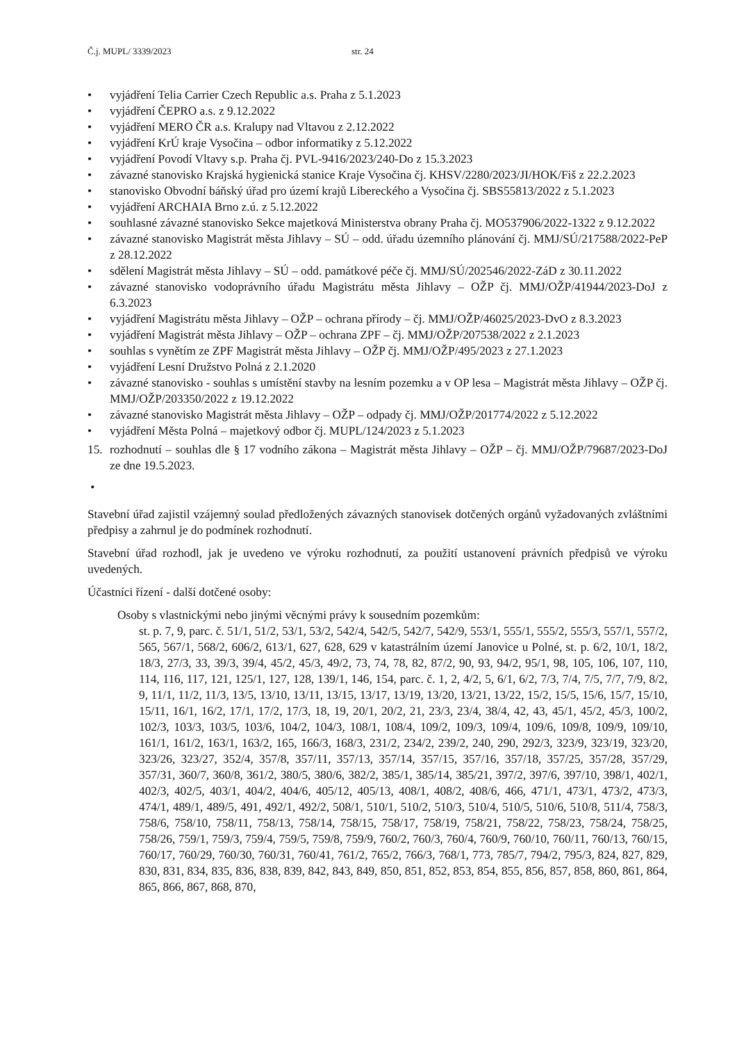Č.j. MUPL/ 3339/2023 str. 24
• vyjádření Telia Carrier Czech Republic a.s. Praha z 5.1.2023
• vyjádření ČEPRO a.s. z 9.12.2022
• vyjádření MERO ČR a.s. Kralupy nad Vltavou z 2.12.2022
• vyjádření KrÚ kraje Vysočina – odbor informatiky z 5.12.2022
• vyjádření Povodí Vltavy s.p. Praha čj. PVL-9416/2023/240-Do z 15.3.2023
• závazné stanovisko Krajská hygienická stanice Kraje Vysočina čj. KHSV/2280/2023/JI/HOK/Fiš z 22.2.2023
• stanovisko Obvodní báňský úřad pro území krajů Libereckého a Vysočina čj. SBS55813/2022 z 5.1.2023
• vyjádření ARCHAIA Brno z.ú. z 5.12.2022
• souhlasné závazné stanovisko Sekce majetková Ministerstva obrany Praha čj. MO537906/2022-1322 z 9.12.2022
• závazné stanovisko Magistrát města Jihlavy – SÚ – odd. úřadu územního plánování čj. MMJ/SÚ/217588/2022-PeP z 28.12.2022
• sdělení Magistrát města Jihlavy – SÚ – odd. památkové péče čj. MMJ/SÚ/202546/2022-ZáD z 30.11.2022
• závazné stanovisko vodoprávního úřadu Magistrátu města Jihlavy – OŽP čj. MMJ/OŽP/41944/2023-DoJ z 6.3.2023
• vyjádření Magistrátu města Jihlavy – OŽP – ochrana přírody – čj. MMJ/OŽP/46025/2023-DvO z 8.3.2023
• vyjádření Magistrát města Jihlavy – OŽP – ochrana ZPF – čj. MMJ/OŽP/207538/2022 z 2.1.2023
• souhlas s vynětím ze ZPF Magistrát města Jihlavy – OŽP čj. MMJ/OŽP/495/2023 z 27.1.2023
• vyjádření Lesní Družstvo Polná z 2.1.2020
• závazné stanovisko - souhlas s umístění stavby na lesním pozemku a v OP lesa – Magistrát města Jihlavy – OŽP čj. MMJ/OŽP/203350/2022 z 19.12.2022
• závazné stanovisko Magistrát města Jihlavy – OŽP – odpady čj. MMJ/OŽP/201774/2022 z 5.12.2022
• vyjádření Města Polná – majetkový odbor čj. MUPL/124/2023 z 5.1.2023
15. rozhodnutí – souhlas dle § 17 vodního zákona – Magistrát města Jihlavy – OŽP – čj. MMJ/OŽP/79687/2023-DoJ ze dne 19.5.2023.
•
Stavební úřad zajistil vzájemný soulad předložených závazných stanovisek dotčených orgánů vyžadovaných zvláštními předpisy a zahrnul je do podmínek rozhodnutí.
Stavební úřad rozhodl, jak je uvedeno ve výroku rozhodnutí, za použití ustanovení právních předpisů ve výroku uvedených.
Účastníci řízení - další dotčené osoby:
Osoby s vlastnickými nebo jinými věcnými právy k sousedním pozemkům:
st. p. 7, 9, parc. č. 51/1, 51/2, 53/1, 53/2, 542/4, 542/5, 542/7, 542/9, 553/1, 555/1, 555/2, 555/3, 557/1, 557/2, 565, 567/1, 568/2, 606/2, 613/1, 627, 628, 629 v katastrálním území Janovice u Polné, st. p. 6/2, 10/1, 18/2, 18/3, 27/3, 33, 39/3, 39/4, 45/2, 45/3, 49/2, 73, 74, 78, 82, 87/2, 90, 93, 94/2, 95/1, 98, 105, 106, 107, 110, 114, 116, 117, 121, 125/1, 127, 128, 139/1, 146, 154, parc. č. 1, 2, 4/2, 5, 6/1, 6/2, 7/3, 7/4, 7/5, 7/7, 7/9, 8/2, 9, 11/1, 11/2, 11/3, 13/5, 13/10, 13/11, 13/15, 13/17, 13/19, 13/20, 13/21, 13/22, 15/2, 15/5, 15/6, 15/7, 15/10, 15/11, 16/1, 16/2, 17/1, 17/2, 17/3, 18, 19, 20/1, 20/2, 21, 23/3, 23/4, 38/4, 42, 43, 45/1, 45/2, 45/3, 100/2, 102/3, 103/3, 103/5, 103/6, 104/2, 104/3, 108/1, 108/4, 109/2, 109/3, 109/4, 109/6, 109/8, 109/9, 109/10, 161/1, 161/2, 163/1, 163/2, 165, 166/3, 168/3, 231/2, 234/2, 239/2, 240, 290, 292/3, 323/9, 323/19, 323/20, 323/26, 323/27, 352/4, 357/8, 357/11, 357/13, 357/14, 357/15, 357/16, 357/18, 357/25, 357/28, 357/29, 357/31, 360/7, 360/8, 361/2, 380/5, 380/6, 382/2, 385/1, 385/14, 385/21, 397/2, 397/6, 397/10, 398/1, 402/1, 402/3, 402/5, 403/1, 404/2, 404/6, 405/12, 405/13, 408/1, 408/2, 408/6, 466, 471/1, 473/1, 473/2, 473/3, 474/1, 489/1, 489/5, 491, 492/1, 492/2, 508/1, 510/1, 510/2, 510/3, 510/4, 510/5, 510/6, 510/8, 511/4, 758/3, 758/6, 758/10, 758/11, 758/13, 758/14, 758/15, 758/17, 758/19, 758/21, 758/22, 758/23, 758/24, 758/25, 758/26, 759/1, 759/3, 759/4, 759/5, 759/8, 759/9, 760/2, 760/3, 760/4, 760/9, 760/10, 760/11, 760/13, 760/15, 760/17, 760/29, 760/30, 760/31, 760/41, 761/2, 765/2, 766/3, 768/1, 773, 785/7, 794/2, 795/3, 824, 827, 829, 830, 831, 834, 835, 836, 838, 839, 842, 843, 849, 850, 851, 852, 853, 854, 855, 856, 857, 858, 860, 861, 864, 865, 866, 867, 868, 870,